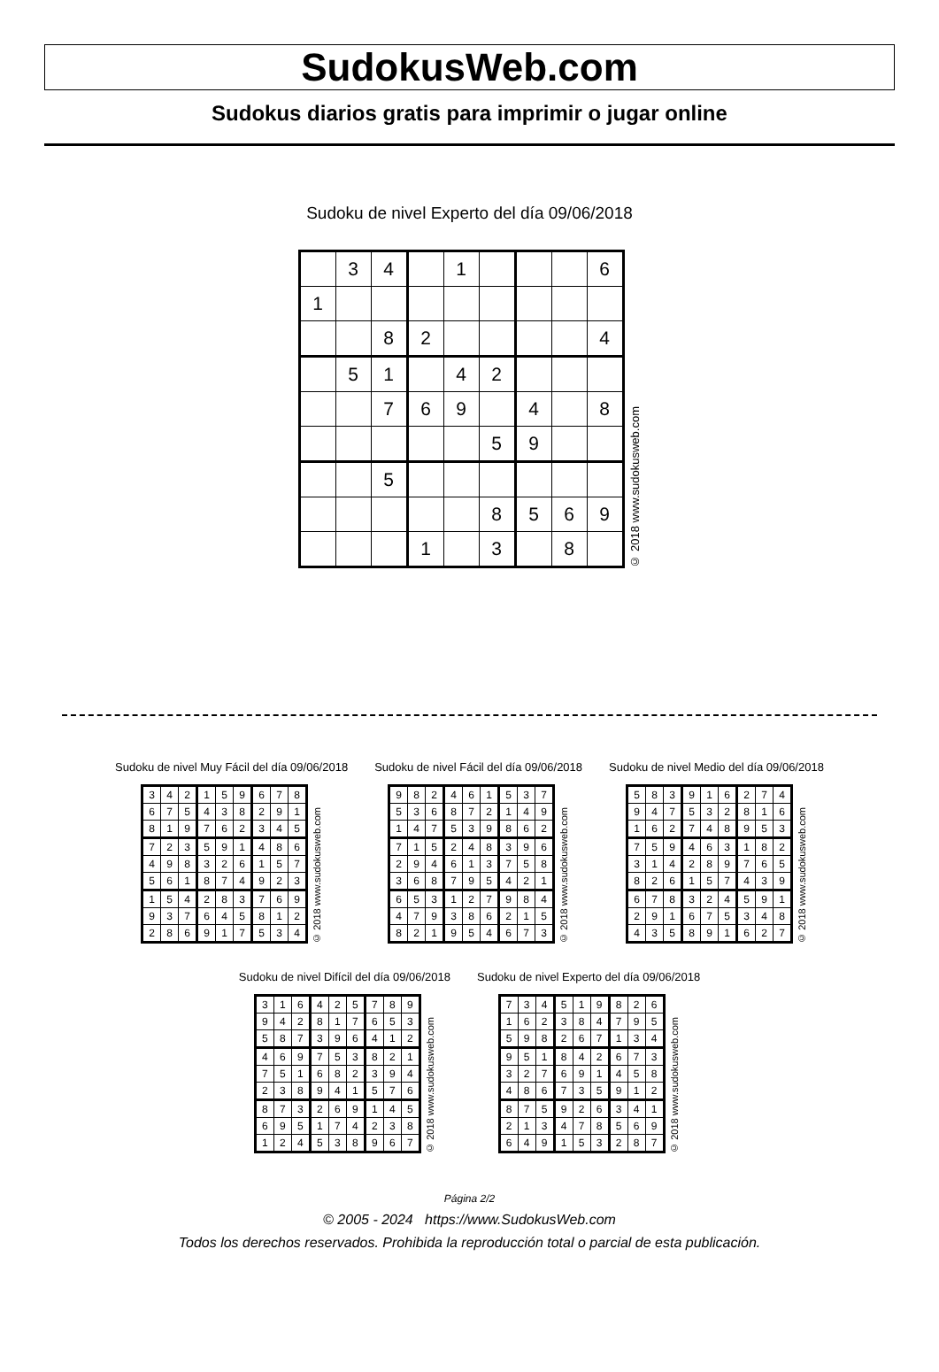SudokusWeb.com
Sudokus diarios gratis para imprimir o jugar online
Sudoku de nivel Experto del día 09/06/2018
| | 3 | 4 | | 1 | | | | 6 |
| 1 | | | | | | | | |
| | | 8 | 2 | | | | | 4 |
| | 5 | 1 | | 4 | 2 | | | |
| | | 7 | 6 | 9 | | 4 | | 8 |
| | | | | | 5 | 9 | | |
| | | 5 | | | | | | |
| | | | | | 8 | 5 | 6 | 9 |
| | | | 1 | | 3 | | 8 | |
© 2018 www.sudokusweb.com
Sudoku de nivel Muy Fácil del día 09/06/2018
| 3 | 4 | 2 | 1 | 5 | 9 | 6 | 7 | 8 |
| 6 | 7 | 5 | 4 | 3 | 8 | 2 | 9 | 1 |
| 8 | 1 | 9 | 7 | 6 | 2 | 3 | 4 | 5 |
| 7 | 2 | 3 | 5 | 9 | 1 | 4 | 8 | 6 |
| 4 | 9 | 8 | 3 | 2 | 6 | 1 | 5 | 7 |
| 5 | 6 | 1 | 8 | 7 | 4 | 9 | 2 | 3 |
| 1 | 5 | 4 | 2 | 8 | 3 | 7 | 6 | 9 |
| 9 | 3 | 7 | 6 | 4 | 5 | 8 | 1 | 2 |
| 2 | 8 | 6 | 9 | 1 | 7 | 5 | 3 | 4 |
© 2018 www.sudokusweb.com
Sudoku de nivel Fácil del día 09/06/2018
| 9 | 8 | 2 | 4 | 6 | 1 | 5 | 3 | 7 |
| 5 | 3 | 6 | 8 | 7 | 2 | 1 | 4 | 9 |
| 1 | 4 | 7 | 5 | 3 | 9 | 8 | 6 | 2 |
| 7 | 1 | 5 | 2 | 4 | 8 | 3 | 9 | 6 |
| 2 | 9 | 4 | 6 | 1 | 3 | 7 | 5 | 8 |
| 3 | 6 | 8 | 7 | 9 | 5 | 4 | 2 | 1 |
| 6 | 5 | 3 | 1 | 2 | 7 | 9 | 8 | 4 |
| 4 | 7 | 9 | 3 | 8 | 6 | 2 | 1 | 5 |
| 8 | 2 | 1 | 9 | 5 | 4 | 6 | 7 | 3 |
© 2018 www.sudokusweb.com
Sudoku de nivel Medio del día 09/06/2018
| 5 | 8 | 3 | 9 | 1 | 6 | 2 | 7 | 4 |
| 9 | 4 | 7 | 5 | 3 | 2 | 8 | 1 | 6 |
| 1 | 6 | 2 | 7 | 4 | 8 | 9 | 5 | 3 |
| 7 | 5 | 9 | 4 | 6 | 3 | 1 | 8 | 2 |
| 3 | 1 | 4 | 2 | 8 | 9 | 7 | 6 | 5 |
| 8 | 2 | 6 | 1 | 5 | 7 | 4 | 3 | 9 |
| 6 | 7 | 8 | 3 | 2 | 4 | 5 | 9 | 1 |
| 2 | 9 | 1 | 6 | 7 | 5 | 3 | 4 | 8 |
| 4 | 3 | 5 | 8 | 9 | 1 | 6 | 2 | 7 |
© 2018 www.sudokusweb.com
Sudoku de nivel Difícil del día 09/06/2018
| 3 | 1 | 6 | 4 | 2 | 5 | 7 | 8 | 9 |
| 9 | 4 | 2 | 8 | 1 | 7 | 6 | 5 | 3 |
| 5 | 8 | 7 | 3 | 9 | 6 | 4 | 1 | 2 |
| 4 | 6 | 9 | 7 | 5 | 3 | 8 | 2 | 1 |
| 7 | 5 | 1 | 6 | 8 | 2 | 3 | 9 | 4 |
| 2 | 3 | 8 | 9 | 4 | 1 | 5 | 7 | 6 |
| 8 | 7 | 3 | 2 | 6 | 9 | 1 | 4 | 5 |
| 6 | 9 | 5 | 1 | 7 | 4 | 2 | 3 | 8 |
| 1 | 2 | 4 | 5 | 3 | 8 | 9 | 6 | 7 |
© 2018 www.sudokusweb.com
Sudoku de nivel Experto del día 09/06/2018
| 7 | 3 | 4 | 5 | 1 | 9 | 8 | 2 | 6 |
| 1 | 6 | 2 | 3 | 8 | 4 | 7 | 9 | 5 |
| 5 | 9 | 8 | 2 | 6 | 7 | 1 | 3 | 4 |
| 9 | 5 | 1 | 8 | 4 | 2 | 6 | 7 | 3 |
| 3 | 2 | 7 | 6 | 9 | 1 | 4 | 5 | 8 |
| 4 | 8 | 6 | 7 | 3 | 5 | 9 | 1 | 2 |
| 8 | 7 | 5 | 9 | 2 | 6 | 3 | 4 | 1 |
| 2 | 1 | 3 | 4 | 7 | 8 | 5 | 6 | 9 |
| 6 | 4 | 9 | 1 | 5 | 3 | 2 | 8 | 7 |
© 2018 www.sudokusweb.com
Página 2/2
© 2005 - 2024 https://www.SudokusWeb.com
Todos los derechos reservados. Prohibida la reproducción total o parcial de esta publicación.